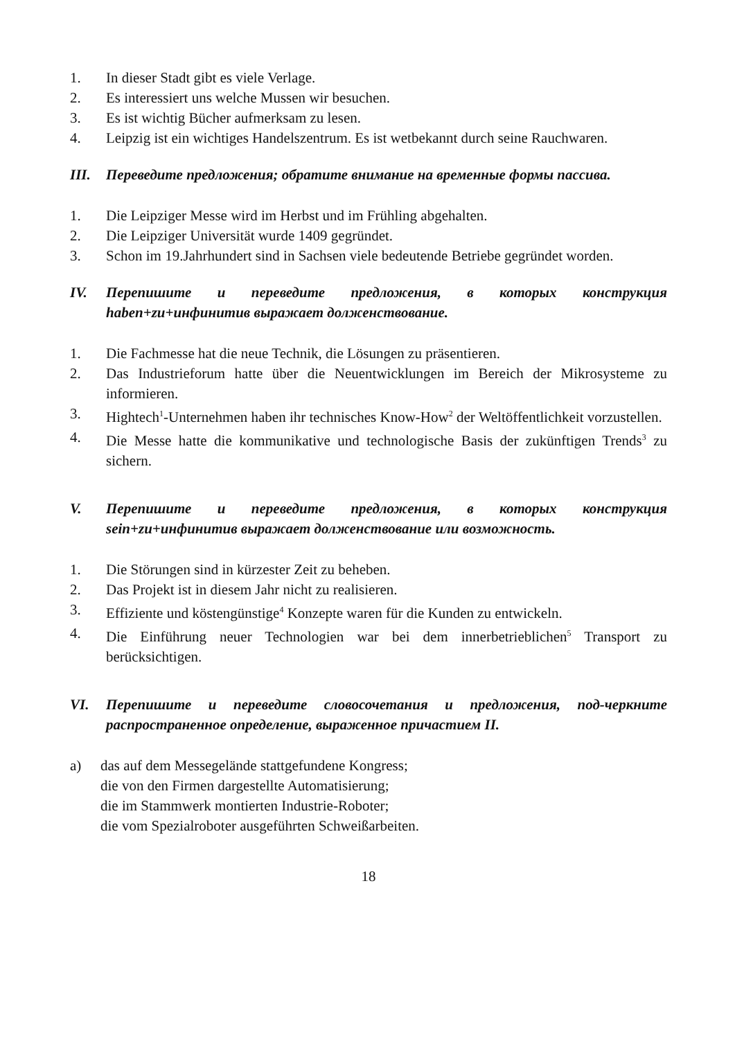1. In dieser Stadt gibt es viele Verlage.
2. Es interessiert uns welche Mussen wir besuchen.
3. Es ist wichtig Bücher aufmerksam zu lesen.
4. Leipzig ist ein wichtiges Handelszentrum. Es ist wetbekannt durch seine Rauchwaren.
III. Переведите предложения; обратите внимание на временные формы пассива.
1. Die Leipziger Messe wird im Herbst und im Frühling abgehalten.
2. Die Leipziger Universität wurde 1409 gegründet.
3. Schon im 19.Jahrhundert sind in Sachsen viele bedeutende Betriebe gegründet worden.
IV. Перепишите и переведите предложения, в которых конструкция haben+zu+инфинитив выражает долженствование.
1. Die Fachmesse hat die neue Technik, die Lösungen zu präsentieren.
2. Das Industrieforum hatte über die Neuentwicklungen im Bereich der Mikrosysteme zu informieren.
3. Hightech<sup>1</sup>-Unternehmen haben ihr technisches Know-How<sup>2</sup> der Weltöffentlichkeit vorzustellen.
4. Die Messe hatte die kommunikative und technologische Basis der zukünftigen Trends<sup>3</sup> zu sichern.
V. Перепишите и переведите предложения, в которых конструкция sein+zu+инфинитив выражает долженствование или возможность.
1. Die Störungen sind in kürzester Zeit zu beheben.
2. Das Projekt ist in diesem Jahr nicht zu realisieren.
3. Effiziente und köstengünstige<sup>4</sup> Konzepte waren für die Kunden zu entwickeln.
4. Die Einführung neuer Technologien war bei dem innerbetrieblichen<sup>5</sup> Transport zu berücksichtigen.
VI. Перепишите и переведите словосочетания и предложения, под-черкните распространенное определение, выраженное причастием II.
a) das auf dem Messegelände stattgefundene Kongress;
die von den Firmen dargestellte Automatisierung;
die im Stammwerk montierten Industrie-Roboter;
die vom Spezialroboter ausgeführten Schweißarbeiten.
18